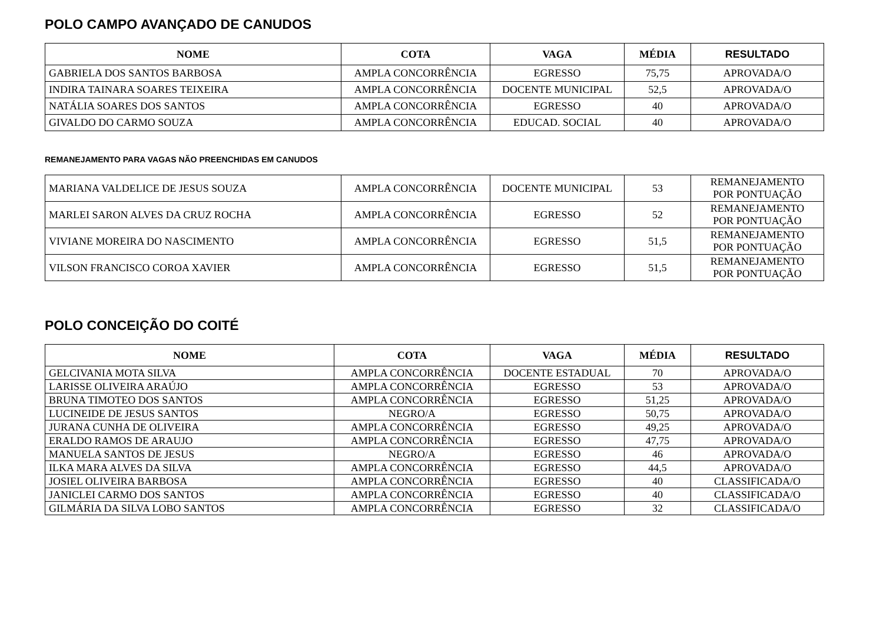POLO CAMPO AVANÇADO DE CANUDOS
| NOME | COTA | VAGA | MÉDIA | RESULTADO |
| --- | --- | --- | --- | --- |
| GABRIELA DOS SANTOS BARBOSA | AMPLA CONCORRÊNCIA | EGRESSO | 75,75 | APROVADA/O |
| INDIRA TAINARA SOARES TEIXEIRA | AMPLA CONCORRÊNCIA | DOCENTE MUNICIPAL | 52,5 | APROVADA/O |
| NATÁLIA SOARES DOS SANTOS | AMPLA CONCORRÊNCIA | EGRESSO | 40 | APROVADA/O |
| GIVALDO DO CARMO SOUZA | AMPLA CONCORRÊNCIA | EDUCAD. SOCIAL | 40 | APROVADA/O |
REMANEJAMENTO PARA VAGAS NÃO PREENCHIDAS EM CANUDOS
| MARIANA VALDELICE DE JESUS SOUZA | AMPLA CONCORRÊNCIA | DOCENTE MUNICIPAL | 53 | REMANEJAMENTO POR PONTUAÇÃO |
| MARLEI SARON ALVES DA CRUZ ROCHA | AMPLA CONCORRÊNCIA | EGRESSO | 52 | REMANEJAMENTO POR PONTUAÇÃO |
| VIVIANE MOREIRA DO NASCIMENTO | AMPLA CONCORRÊNCIA | EGRESSO | 51,5 | REMANEJAMENTO POR PONTUAÇÃO |
| VILSON FRANCISCO COROA XAVIER | AMPLA CONCORRÊNCIA | EGRESSO | 51,5 | REMANEJAMENTO POR PONTUAÇÃO |
POLO CONCEIÇÃO DO COITÉ
| NOME | COTA | VAGA | MÉDIA | RESULTADO |
| --- | --- | --- | --- | --- |
| GELCIVANIA MOTA SILVA | AMPLA CONCORRÊNCIA | DOCENTE ESTADUAL | 70 | APROVADA/O |
| LARISSE OLIVEIRA ARAÚJO | AMPLA CONCORRÊNCIA | EGRESSO | 53 | APROVADA/O |
| BRUNA TIMOTEO DOS SANTOS | AMPLA CONCORRÊNCIA | EGRESSO | 51,25 | APROVADA/O |
| LUCINEIDE DE JESUS SANTOS | NEGRO/A | EGRESSO | 50,75 | APROVADA/O |
| JURANA CUNHA DE OLIVEIRA | AMPLA CONCORRÊNCIA | EGRESSO | 49,25 | APROVADA/O |
| ERALDO RAMOS DE ARAUJO | AMPLA CONCORRÊNCIA | EGRESSO | 47,75 | APROVADA/O |
| MANUELA SANTOS DE JESUS | NEGRO/A | EGRESSO | 46 | APROVADA/O |
| ILKA MARA ALVES DA SILVA | AMPLA CONCORRÊNCIA | EGRESSO | 44,5 | APROVADA/O |
| JOSIEL OLIVEIRA BARBOSA | AMPLA CONCORRÊNCIA | EGRESSO | 40 | CLASSIFICADA/O |
| JANICLEI CARMO DOS SANTOS | AMPLA CONCORRÊNCIA | EGRESSO | 40 | CLASSIFICADA/O |
| GILMÁRIA DA SILVA LOBO SANTOS | AMPLA CONCORRÊNCIA | EGRESSO | 32 | CLASSIFICADA/O |